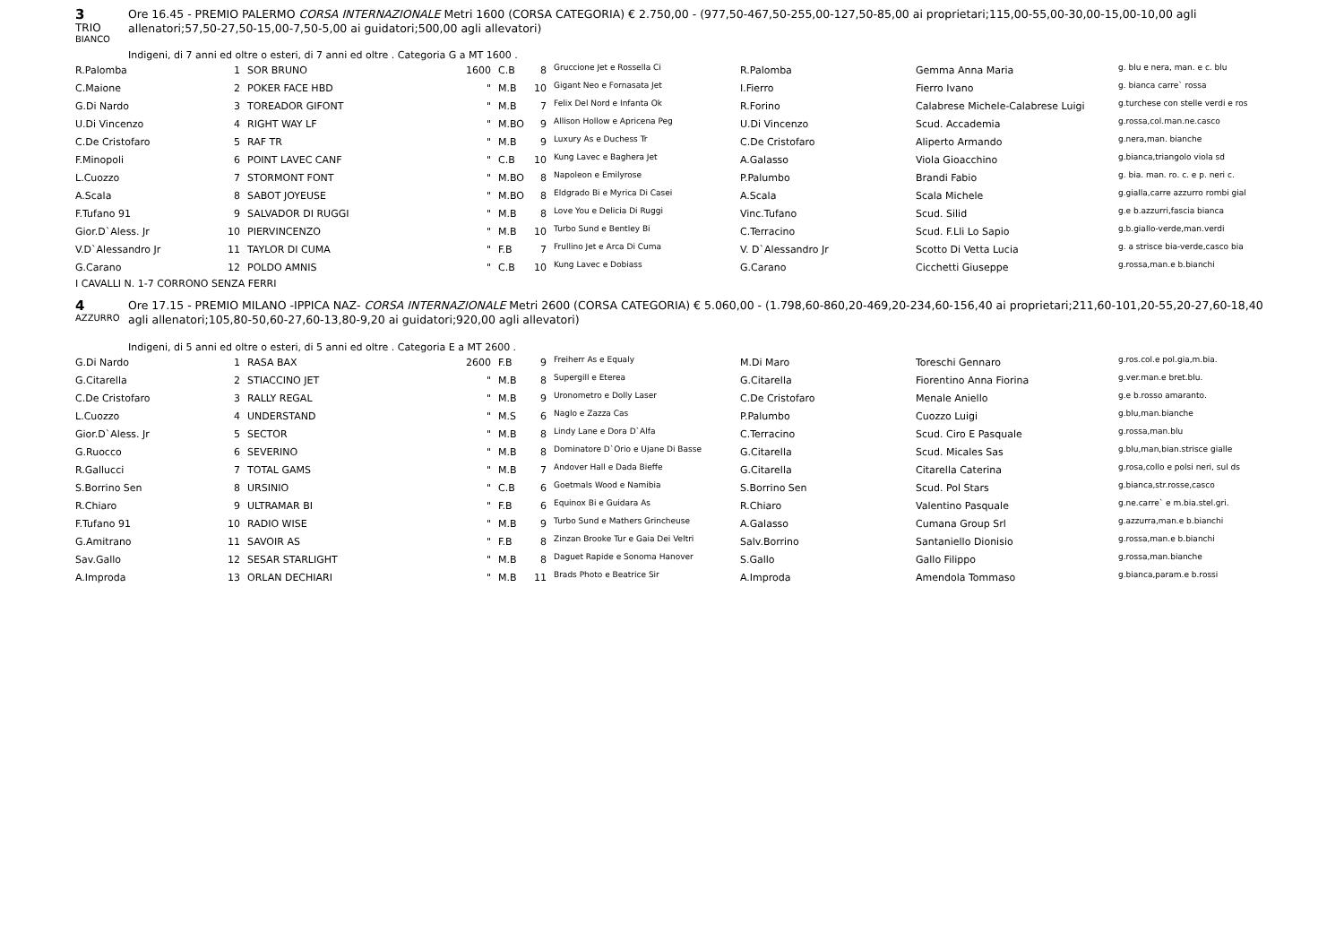3
TRIO
BIANCO
Ore 16.45 - PREMIO PALERMO CORSA INTERNAZIONALE Metri 1600 (CORSA CATEGORIA) € 2.750,00 - (977,50-467,50-255,00-127,50-85,00 ai proprietari;115,00-55,00-30,00-15,00-10,00 agli allenatori;57,50-27,50-15,00-7,50-5,00 ai guidatori;500,00 agli allevatori)
Indigeni, di 7 anni ed oltre o esteri, di 7 anni ed oltre . Categoria G a MT 1600 .
| R.Palomba | 1 | SOR BRUNO | 1600 | C.B | 8 | Gruccione Jet e Rossella Ci | R.Palomba | Gemma Anna Maria | g. blu e nera, man. e c. blu |
| C.Maione | 2 | POKER FACE HBD | " | M.B | 10 | Gigant Neo e Fornasata Jet | I.Fierro | Fierro Ivano | g. bianca carre` rossa |
| G.Di Nardo | 3 | TOREADOR GIFONT | " | M.B | 7 | Felix Del Nord e Infanta Ok | R.Forino | Calabrese Michele-Calabrese Luigi | g.turchese con stelle verdi e ros |
| U.Di Vincenzo | 4 | RIGHT WAY LF | " | M.BO | 9 | Allison Hollow e Apricena Peg | U.Di Vincenzo | Scud. Accademia | g.rossa,col.man.ne.casco |
| C.De Cristofaro | 5 | RAF TR | " | M.B | 9 | Luxury As e Duchess Tr | C.De Cristofaro | Aliperto Armando | g.nera,man. bianche |
| F.Minopoli | 6 | POINT LAVEC CANF | " | C.B | 10 | Kung Lavec e Baghera Jet | A.Galasso | Viola Gioacchino | g.bianca,triangolo viola sd |
| L.Cuozzo | 7 | STORMONT FONT | " | M.BO | 8 | Napoleon e Emilyrose | P.Palumbo | Brandi Fabio | g. bia. man. ro. c. e p. neri c. |
| A.Scala | 8 | SABOT JOYEUSE | " | M.BO | 8 | Eldgrado Bi e Myrica Di Casei | A.Scala | Scala Michele | g.gialla,carre azzurro rombi gial |
| F.Tufano 91 | 9 | SALVADOR DI RUGGI | " | M.B | 8 | Love You e Delicia Di Ruggi | Vinc.Tufano | Scud. Silid | g.e b.azzurri,fascia bianca |
| Gior.D`Aless. Jr | 10 | PIERVINCENZO | " | M.B | 10 | Turbo Sund e Bentley Bi | C.Terracino | Scud. F.Lli Lo Sapio | g.b.giallo-verde,man.verdi |
| V.D`Alessandro Jr | 11 | TAYLOR DI CUMA | " | F.B | 7 | Frullino Jet e Arca Di Cuma | V. D`Alessandro Jr | Scotto Di Vetta Lucia | g. a strisce bia-verde,casco bia |
| G.Carano | 12 | POLDO AMNIS | " | C.B | 10 | Kung Lavec e Dobiass | G.Carano | Cicchetti Giuseppe | g.rossa,man.e b.bianchi |
I CAVALLI N. 1-7 CORRONO SENZA FERRI
4
AZZURRO
Ore 17.15 - PREMIO MILANO -IPPICA NAZ- CORSA INTERNAZIONALE Metri 2600 (CORSA CATEGORIA) € 5.060,00 - (1.798,60-860,20-469,20-234,60-156,40 ai proprietari;211,60-101,20-55,20-27,60-18,40 agli allenatori;105,80-50,60-27,60-13,80-9,20 ai guidatori;920,00 agli allevatori)
Indigeni, di 5 anni ed oltre o esteri, di 5 anni ed oltre . Categoria E a MT 2600 .
| G.Di Nardo | 1 | RASA BAX | 2600 | F.B | 9 | Freiherr As e Equaly | M.Di Maro | Toreschi Gennaro | g.ros.col.e pol.gia,m.bia. |
| G.Citarella | 2 | STIACCINO JET | " | M.B | 8 | Supergill e Eterea | G.Citarella | Fiorentino Anna Fiorina | g.ver.man.e bret.blu. |
| C.De Cristofaro | 3 | RALLY REGAL | " | M.B | 9 | Uronometro e Dolly Laser | C.De Cristofaro | Menale Aniello | g.e b.rosso amaranto. |
| L.Cuozzo | 4 | UNDERSTAND | " | M.S | 6 | Naglo e Zazza Cas | P.Palumbo | Cuozzo Luigi | g.blu,man.bianche |
| Gior.D`Aless. Jr | 5 | SECTOR | " | M.B | 8 | Lindy Lane e Dora D`Alfa | C.Terracino | Scud. Ciro E Pasquale | g.rossa,man.blu |
| G.Ruocco | 6 | SEVERINO | " | M.B | 8 | Dominatore D`Orio e Ujane Di Basse | G.Citarella | Scud. Micales Sas | g.blu,man,bian.strisce gialle |
| R.Gallucci | 7 | TOTAL GAMS | " | M.B | 7 | Andover Hall e Dada Bieffe | G.Citarella | Citarella Caterina | g.rosa,collo e polsi neri, sul ds |
| S.Borrino Sen | 8 | URSINIO | " | C.B | 6 | Goetmals Wood e Namibia | S.Borrino Sen | Scud. Pol Stars | g.bianca,str.rosse,casco |
| R.Chiaro | 9 | ULTRAMAR BI | " | F.B | 6 | Equinox Bi e Guidara As | R.Chiaro | Valentino Pasquale | g.ne.carre` e m.bia.stel.gri. |
| F.Tufano 91 | 10 | RADIO WISE | " | M.B | 9 | Turbo Sund e Mathers Grincheuse | A.Galasso | Cumana Group Srl | g.azzurra,man.e b.bianchi |
| G.Amitrano | 11 | SAVOIR AS | " | F.B | 8 | Zinzan Brooke Tur e Gaia Dei Veltri | Salv.Borrino | Santaniello Dionisio | g.rossa,man.e b.bianchi |
| Sav.Gallo | 12 | SESAR STARLIGHT | " | M.B | 8 | Daguet Rapide e Sonoma Hanover | S.Gallo | Gallo Filippo | g.rossa,man.bianche |
| A.Improda | 13 | ORLAN DECHIARI | " | M.B | 11 | Brads Photo e Beatrice Sir | A.Improda | Amendola Tommaso | g.bianca,param.e b.rossi |